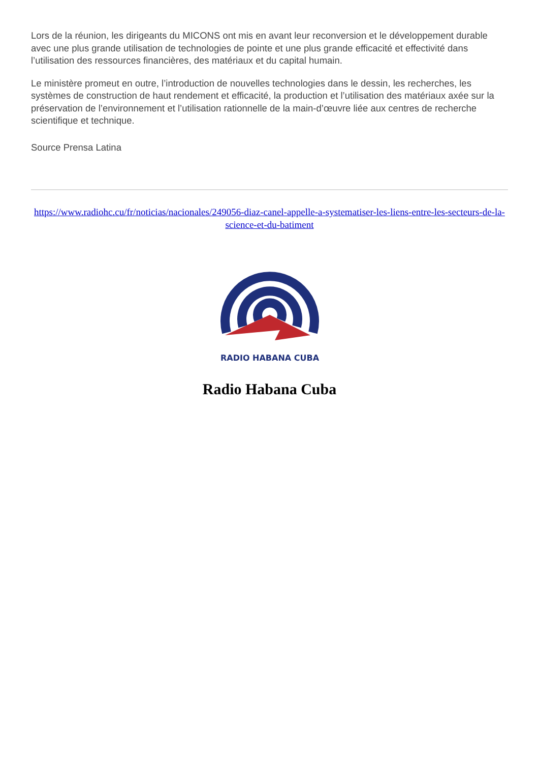Lors de la réunion, les dirigeants du MICONS ont mis en avant leur reconversion et le développement durable avec une plus grande utilisation de technologies de pointe et une plus grande efficacité et effectivité dans l’utilisation des ressources financières, des matériaux et du capital humain.
Le ministère promeut en outre, l’introduction de nouvelles technologies dans le dessin, les recherches, les systèmes de construction de haut rendement et efficacité, la production et l’utilisation des matériaux axée sur la préservation de l’environnement et l’utilisation rationnelle de la main-d’œuvre liée aux centres de recherche scientifique et technique.
Source Prensa Latina
https://www.radiohc.cu/fr/noticias/nacionales/249056-diaz-canel-appelle-a-systematiser-les-liens-entre-les-secteurs-de-la-science-et-du-batiment
RADIO HABANA CUBA
Radio Habana Cuba